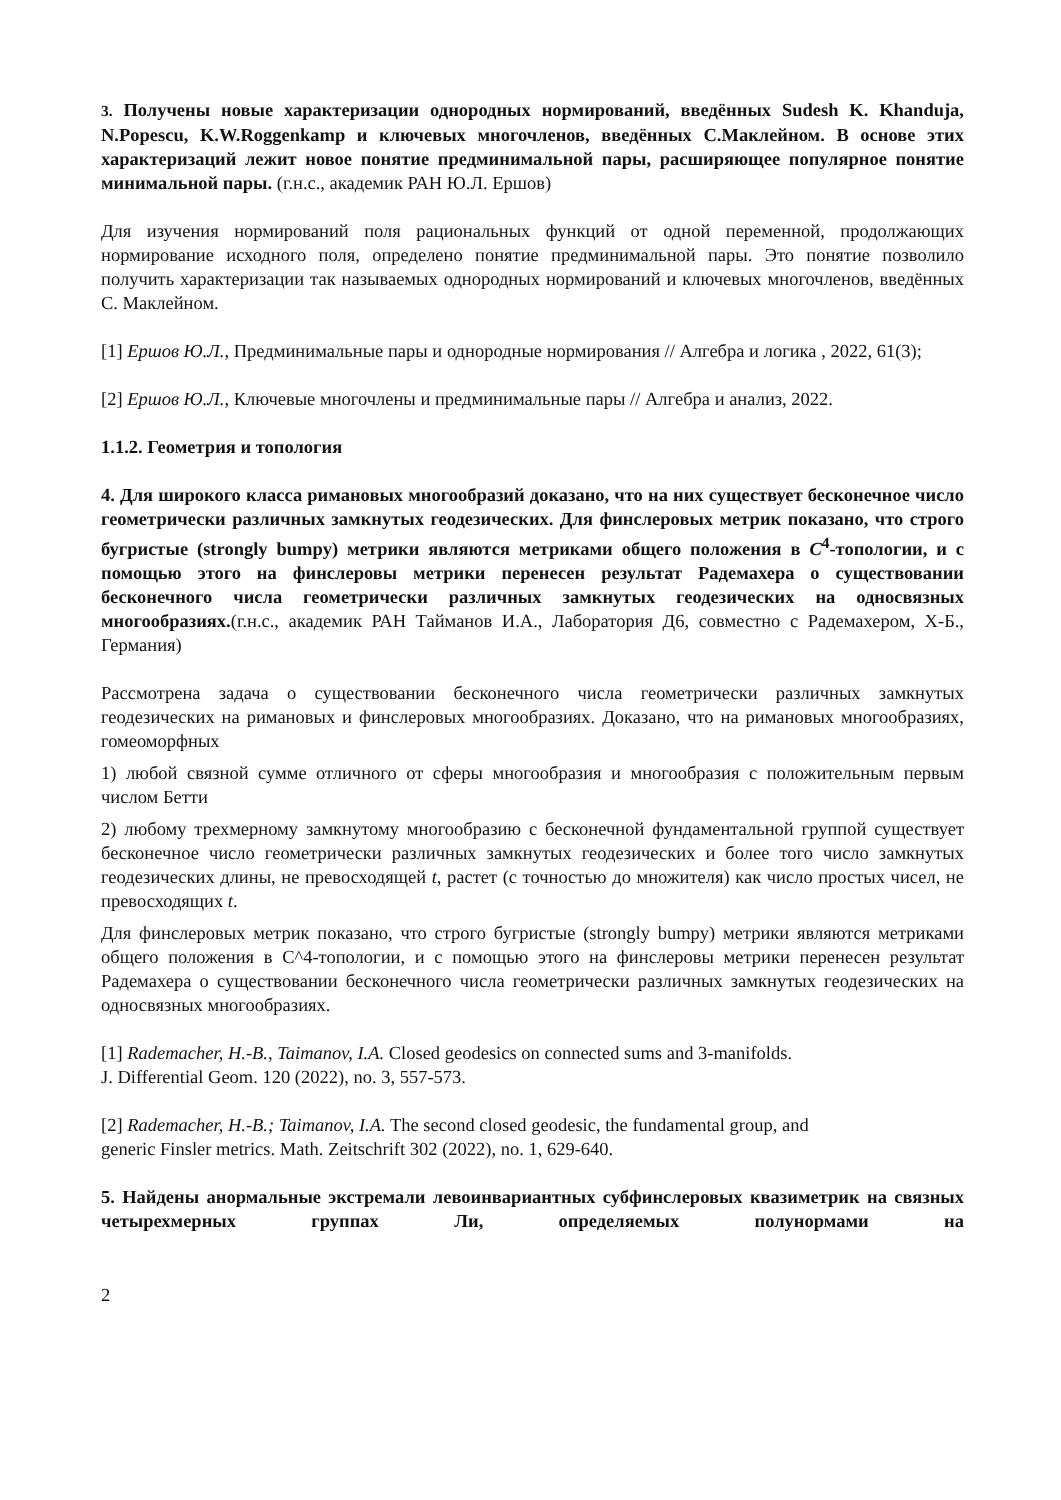3. Получены новые характеризации однородных нормирований, введённых Sudesh K. Khanduja, N.Popescu, K.W.Roggenkamp и ключевых многочленов, введённых С.Маклейном. В основе этих характеризаций лежит новое понятие предминимальной пары, расширяющее популярное понятие минимальной пары. (г.н.с., академик РАН Ю.Л. Ершов)
Для изучения нормирований поля рациональных функций от одной переменной, продолжающих нормирование исходного поля, определено понятие предминимальной пары. Это понятие позволило получить характеризации так называемых однородных нормирований и ключевых многочленов, введённых С. Маклейном.
[1] Ершов Ю.Л., Предминимальные пары и однородные нормирования // Алгебра и логика , 2022, 61(3);
[2] Ершов Ю.Л., Ключевые многочлены и предминимальные пары // Алгебра и анализ, 2022.
1.1.2. Геометрия и топология
4. Для широкого класса римановых многообразий доказано, что на них существует бесконечное число геометрически различных замкнутых геодезических. Для финслеровых метрик показано, что строго бугристые (strongly bumpy) метрики являются метриками общего положения в C<sup>4</sup>-топологии, и с помощью этого на финслеровы метрики перенесен результат Радемахера о существовании бесконечного числа геометрически различных замкнутых геодезических на односвязных многообразиях.(г.н.с., академик РАН Тайманов И.А., Лаборатория Д6, совместно с Радемахером, Х-Б., Германия)
Рассмотрена задача о существовании бесконечного числа геометрически различных замкнутых геодезических на римановых и финслеровых многообразиях. Доказано, что на римановых многообразиях, гомеоморфных
1) любой связной сумме отличного от сферы многообразия и многообразия с положительным первым числом Бетти
2) любому трехмерному замкнутому многообразию с бесконечной фундаментальной группой существует бесконечное число геометрически различных замкнутых геодезических и более того число замкнутых геодезических длины, не превосходящей t, растет (с точностью до множителя) как число простых чисел, не превосходящих t.
Для финслеровых метрик показано, что строго бугристые (strongly bumpy) метрики являются метриками общего положения в C^4-топологии, и с помощью этого на финслеровы метрики перенесен результат Радемахера о существовании бесконечного числа геометрически различных замкнутых геодезических на односвязных многообразиях.
[1] Rademacher, H.-B., Taimanov, I.A. Closed geodesics on connected sums and 3-manifolds.
J. Differential Geom. 120 (2022), no. 3, 557-573.
[2] Rademacher, H.-B.; Taimanov, I.A. The second closed geodesic, the fundamental group, and
generic Finsler metrics. Math. Zeitschrift 302 (2022), no. 1, 629-640.
5. Найдены анормальные экстремали левоинвариантных субфинслеровых квазиметрик на связных четырехмерных группах Ли, определяемых полунормами на
2